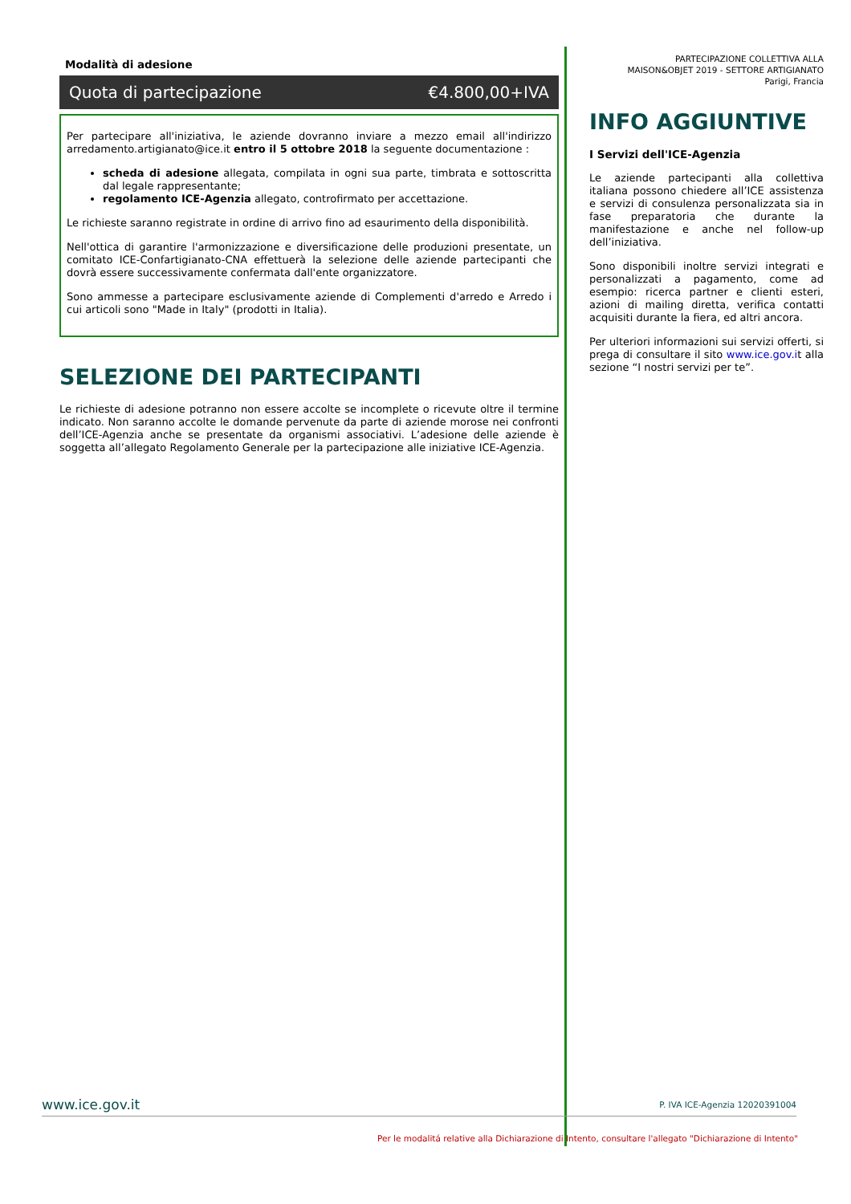Modalità di adesione
Quota di partecipazione €4.800,00+IVA
Per partecipare all'iniziativa, le aziende dovranno inviare a mezzo email all'indirizzo arredamento.artigianato@ice.it entro il 5 ottobre 2018 la seguente documentazione :
scheda di adesione allegata, compilata in ogni sua parte, timbrata e sottoscritta dal legale rappresentante;
regolamento ICE-Agenzia allegato, controfirmato per accettazione.
Le richieste saranno registrate in ordine di arrivo fino ad esaurimento della disponibilità.
Nell'ottica di garantire l'armonizzazione e diversificazione delle produzioni presentate, un comitato ICE-Confartigianato-CNA effettuerà la selezione delle aziende partecipanti che dovrà essere successivamente confermata dall'ente organizzatore.
Sono ammesse a partecipare esclusivamente aziende di Complementi d'arredo e Arredo i cui articoli sono "Made in Italy" (prodotti in Italia).
SELEZIONE DEI PARTECIPANTI
Le richieste di adesione potranno non essere accolte se incomplete o ricevute oltre il termine indicato. Non saranno accolte le domande pervenute da parte di aziende morose nei confronti dell’ICE-Agenzia anche se presentate da organismi associativi. L’adesione delle aziende è soggetta all’allegato Regolamento Generale per la partecipazione alle iniziative ICE-Agenzia.
PARTECIPAZIONE COLLETTIVA ALLA
MAISON&OBJET 2019 - SETTORE ARTIGIANATO
Parigi, Francia
INFO AGGIUNTIVE
I Servizi dell'ICE-Agenzia
Le aziende partecipanti alla collettiva italiana possono chiedere all’ICE assistenza e servizi di consulenza personalizzata sia in fase preparatoria che durante la manifestazione e anche nel follow-up dell’iniziativa.
Sono disponibili inoltre servizi integrati e personalizzati a pagamento, come ad esempio: ricerca partner e clienti esteri, azioni di mailing diretta, verifica contatti acquisiti durante la fiera, ed altri ancora.
Per ulteriori informazioni sui servizi offerti, si prega di consultare il sito www.ice.gov.it alla sezione “I nostri servizi per te”.
www.ice.gov.it P. IVA ICE-Agenzia 12020391004
Per le modalitá relative alla Dichiarazione di Intento, consultare l'allegato "Dichiarazione di Intento"